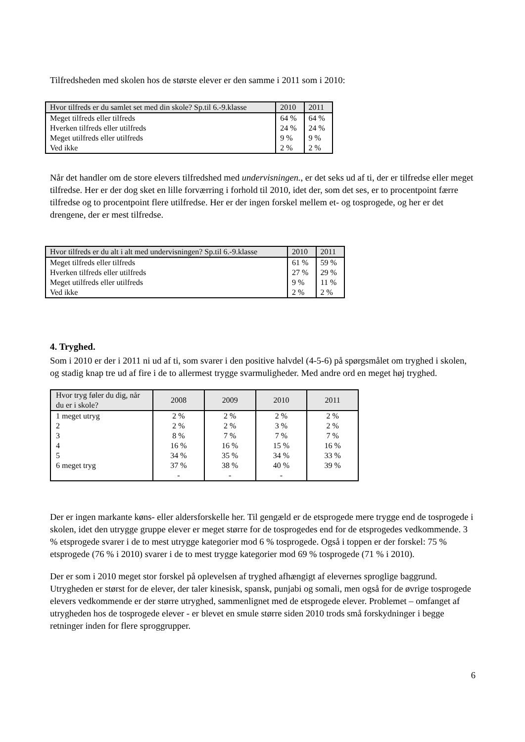Tilfredsheden med skolen hos de største elever er den samme i 2011 som i 2010:
| Hvor tilfreds er du samlet set med din skole? Sp.til 6.-9.klasse | 2010 | 2011 |
| --- | --- | --- |
| Meget tilfreds eller tilfreds | 64 % | 64 % |
| Hverken tilfreds eller utilfreds | 24 % | 24 % |
| Meget utilfreds eller utilfreds | 9 % | 9 % |
| Ved ikke | 2 % | 2 % |
Når det handler om de store elevers tilfredshed med undervisningen., er det seks ud af ti, der er tilfredse eller meget tilfredse. Her er der dog sket en lille forværring i forhold til 2010, idet der, som det ses, er to procentpoint færre tilfredse og to procentpoint flere utilfredse. Her er der ingen forskel mellem et- og tosprogede, og her er det drengene, der er mest tilfredse.
| Hvor tilfreds er du alt i alt med undervisningen? Sp.til 6.-9.klasse | 2010 | 2011 |
| --- | --- | --- |
| Meget tilfreds eller tilfreds | 61 % | 59 % |
| Hverken tilfreds eller utilfreds | 27 % | 29 % |
| Meget utilfreds eller utilfreds | 9 % | 11 % |
| Ved ikke | 2 % | 2 % |
4. Tryghed.
Som i 2010 er der i 2011 ni ud af ti, som svarer i den positive halvdel (4-5-6) på spørgsmålet om tryghed i skolen, og stadig knap tre ud af fire i de to allermest trygge svarmuligheder. Med andre ord en meget høj tryghed.
| Hvor tryg føler du dig, når du er i skole? | 2008 | 2009 | 2010 | 2011 |
| --- | --- | --- | --- | --- |
| 1 meget utryg | 2 % | 2 % | 2 % | 2 % |
| 2 | 2 % | 2 % | 3 % | 2 % |
| 3 | 8 % | 7 % | 7 % | 7 % |
| 4 | 16 % | 16 % | 15 % | 16 % |
| 5 | 34 % | 35 % | 34 % | 33 % |
| 6 meget tryg | 37 % | 38 % | 40 % | 39 % |
| | - | - | - | |
Der er ingen markante køns- eller aldersforskelle her. Til gengæld er de etsprogede mere trygge end de tosprogede i skolen, idet den utrygge gruppe elever er meget større for de tosprogedes end for de etsprogedes vedkommende. 3 % etsprogede svarer i de to mest utrygge kategorier mod 6 % tosprogede. Også i toppen er der forskel: 75 % etsprogede (76 % i 2010) svarer i de to mest trygge kategorier mod 69 % tosprogede (71 % i 2010).
Der er som i 2010 meget stor forskel på oplevelsen af tryghed afhængigt af elevernes sproglige baggrund. Utrygheden er størst for de elever, der taler kinesisk, spansk, punjabi og somali, men også for de øvrige tosprogede elevers vedkommende er der større utryghed, sammenlignet med de etsprogede elever. Problemet – omfanget af utrygheden hos de tosprogede elever - er blevet en smule større siden 2010 trods små forskydninger i begge retninger inden for flere sproggrupper.
6